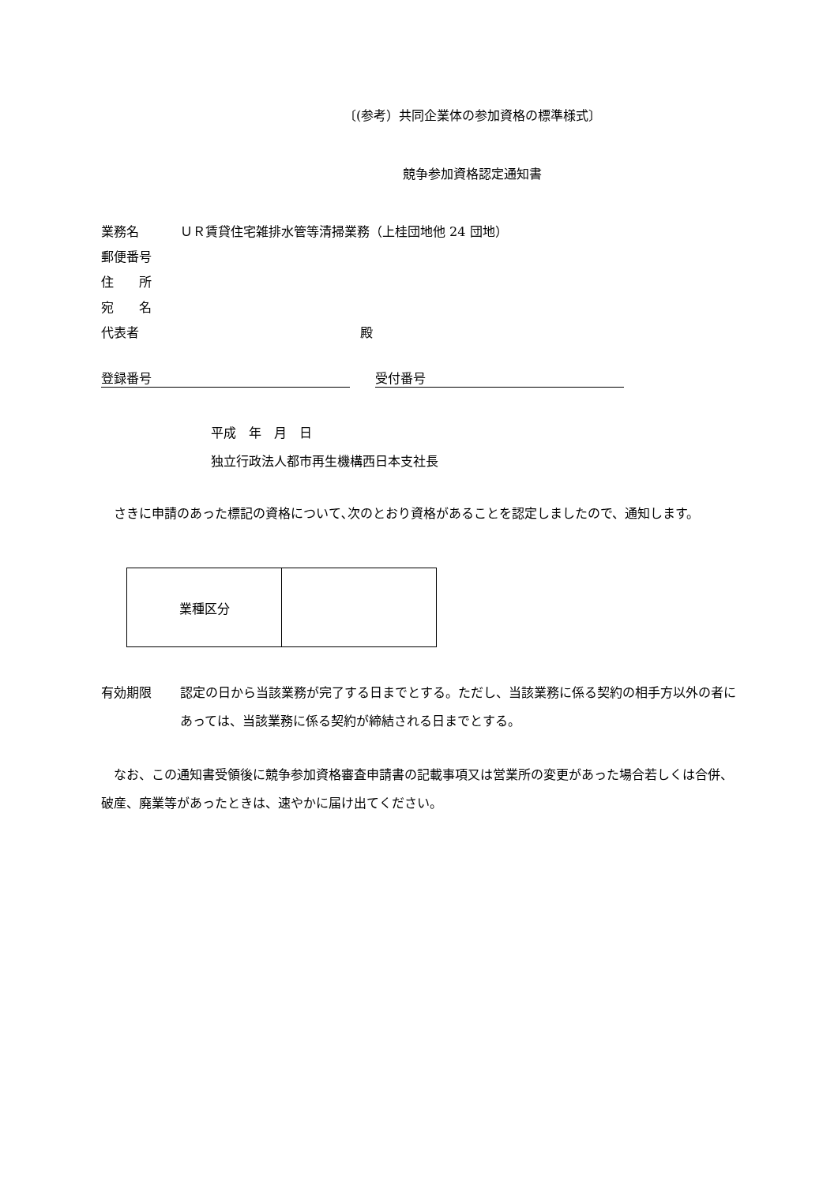〔(参考）共同企業体の参加資格の標準様式〕
競争参加資格認定通知書
業務名 ＵＲ賃貸住宅雑排水管等清掃業務（上桂団地他 24 団地）
郵便番号
住　　所
宛　　名
代表者 殿
登録番号　　受付番号
平成　年　月　日
独立行政法人都市再生機構西日本支社長
　さきに申請のあった標記の資格について､次のとおり資格があることを認定しましたので、通知します。
| 業種区分 | |
有効期限 認定の日から当該業務が完了する日までとする。ただし、当該業務に係る契約の相手方以外の者にあっては、当該業務に係る契約が締結される日までとする。
　なお、この通知書受領後に競争参加資格審査申請書の記載事項又は営業所の変更があった場合若しくは合併、破産、廃業等があったときは、速やかに届け出てください。